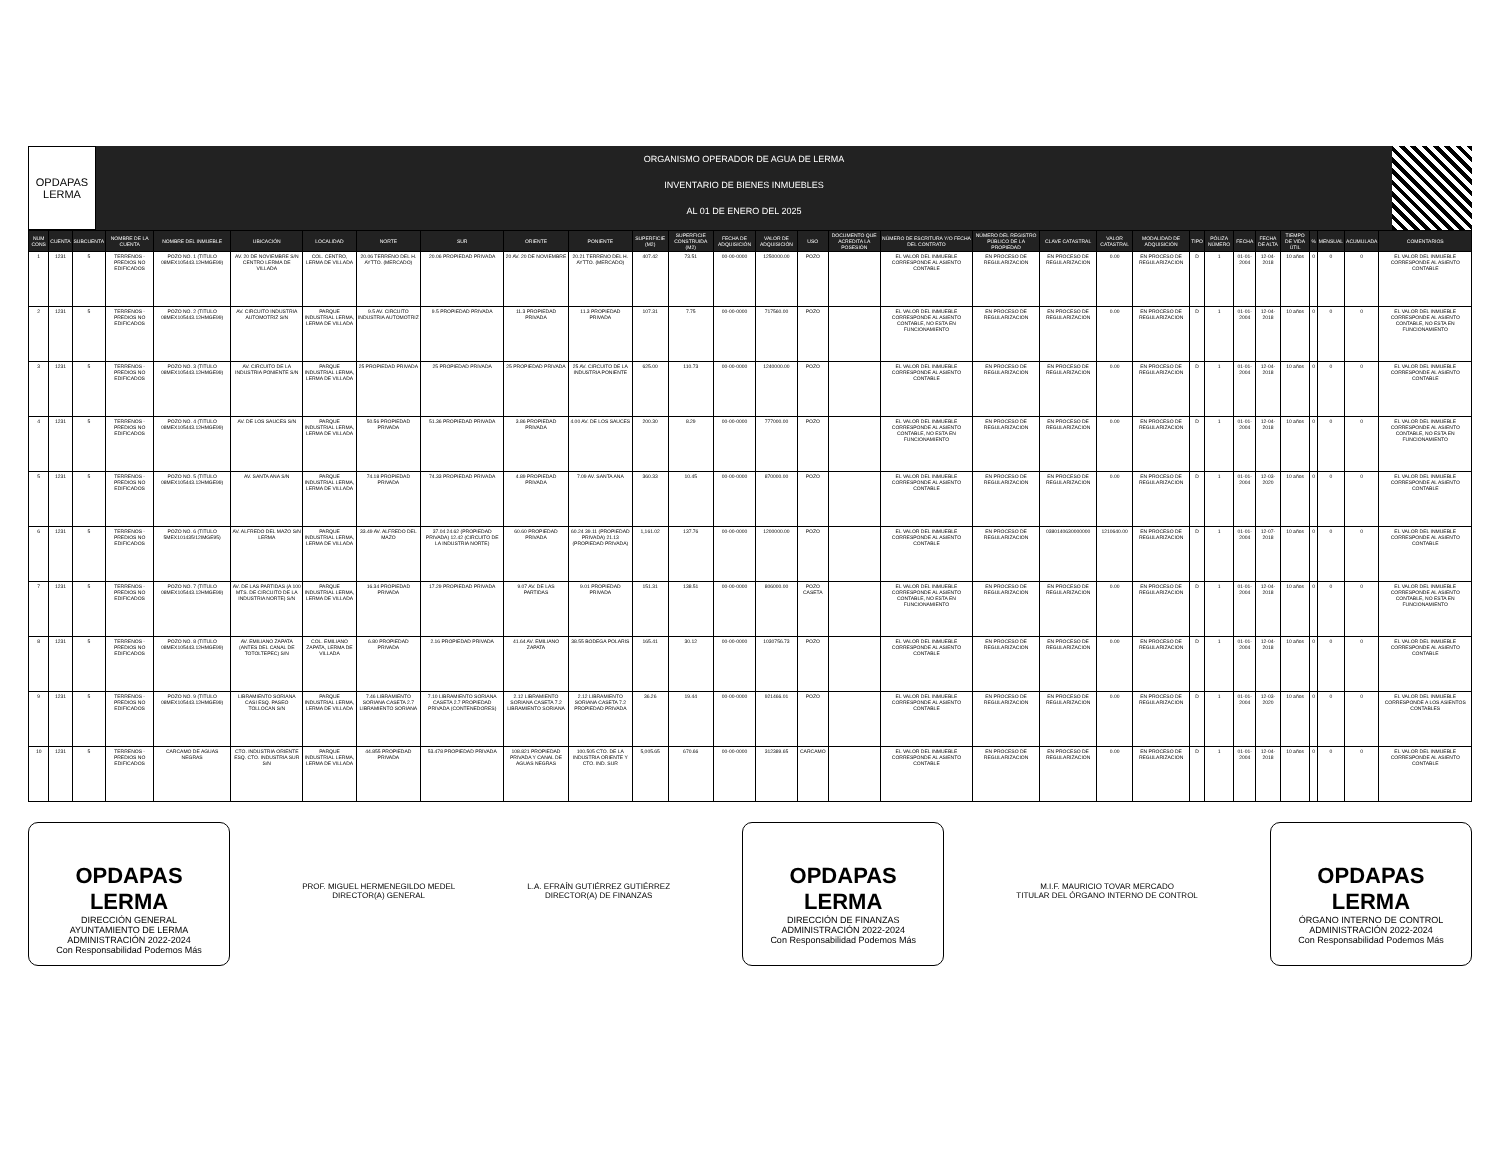OPDAPAS
LERMA
ORGANISMO OPERADOR DE AGUA DE LERMA
INVENTARIO DE BIENES INMUEBLES
AL 01 DE ENERO DEL 2025
| NUM CONS | CUENTA | SUBCUENTA | NOMBRE DE LA CUENTA | NOMBRE DEL INMUEBLE | UBICACIÓN | LOCALIDAD | NORTE | SUR | ORIENTE | PONIENTE | SUPERFICIE (M2) | SUPERFICIE CONSTRUIDA (M2) | FECHA DE ADQUISICIÓN | VALOR DE ADQUISICIÓN | USO | DOCUMENTO QUE ACREDITA LA POSESIÓN | NÚMERO DE ESCRITURA Y/O FECHA DEL CONTRATO | NÚMERO DEL REGISTRO PÚBLICO DE LA PROPIEDAD | CLAVE CATASTRAL | VALOR CATASTRAL | MODALIDAD DE ADQUISICIÓN | TIPO | PÓLIZA NÚMERO | FECHA | FECHA DE ALTA | TIEMPO DE VIDA ÚTIL | % | MENSUAL | ACUMULADA | COMENTARIOS |
| --- | --- | --- | --- | --- | --- | --- | --- | --- | --- | --- | --- | --- | --- | --- | --- | --- | --- | --- | --- | --- | --- | --- | --- | --- | --- | --- | --- | --- | --- | --- |
| 1 | 1231 | 5 | TERRENOS - PREDIOS NO EDIFICADOS | POZO NO. 1 (TITULO 08MEX105443.12HMGE99) | AV. 20 DE NOVIEMBRE S/N CENTRO LERMA DE VILLADA | COL. CENTRO, LERMA DE VILLADA | 20.06 TERRENO DEL H. AYTTO. (MERCADO) | 20.06 PROPIEDAD PRIVADA | 20 AV. 20 DE NOVIEMBRE | 20.21 TERRENO DEL H. AYTTO. (MERCADO) | 407.42 | 73.51 | 00-00-0000 | 1250000.00 | POZO | | EL VALOR DEL INMUEBLE CORRESPONDE AL ASIENTO CONTABLE | EN PROCESO DE REGULARIZACION | EN PROCESO DE REGULARIZACION | 0.00 | EN PROCESO DE REGULARIZACION | D | 1 | 01-01-2004 | 12-04-2018 | 10 años | 0 | 0 | 0 | EL VALOR DEL INMUEBLE CORRESPONDE AL ASIENTO CONTABLE |
| 2 | 1231 | 5 | TERRENOS - PREDIOS NO EDIFICADOS | POZO NO. 2 (TITULO 08MEX105443.12HMGE99) | AV. CIRCUITO INDUSTRIA AUTOMOTRIZ S/N | PARQUE INDUSTRIAL LERMA, LERMA DE VILLADA | 9.5 AV. CIRCUITO INDUSTRIA AUTOMOTRIZ | 9.5 PROPIEDAD PRIVADA | 11.3 PROPIEDAD PRIVADA | 11.3 PROPIEDAD PRIVADA | 107.31 | 7.75 | 00-00-0000 | 717560.00 | POZO | | EL VALOR DEL INMUEBLE CORRESPONDE AL ASIENTO CONTABLE, NO ESTA EN FUNCIONAMIENTO | EN PROCESO DE REGULARIZACION | EN PROCESO DE REGULARIZACION | 0.00 | EN PROCESO DE REGULARIZACION | D | 1 | 01-01-2004 | 12-04-2018 | 10 años | 0 | 0 | 0 | EL VALOR DEL INMUEBLE CORRESPONDE AL ASIENTO CONTABLE, NO ESTA EN FUNCIONAMIENTO |
| 3 | 1231 | 5 | TERRENOS - PREDIOS NO EDIFICADOS | POZO NO. 3 (TITULO 08MEX105443.12HMGE99) | AV. CIRCUITO DE LA INDUSTRIA PONIENTE S/N | PARQUE INDUSTRIAL LERMA, LERMA DE VILLADA | 25 PROPIEDAD PRIVADA | 25 PROPIEDAD PRIVADA | 25 PROPIEDAD PRIVADA | 25 AV. CIRCUITO DE LA INDUSTRIA PONIENTE | 625.00 | 110.73 | 00-00-0000 | 1240000.00 | POZO | | EL VALOR DEL INMUEBLE CORRESPONDE AL ASIENTO CONTABLE | EN PROCESO DE REGULARIZACION | EN PROCESO DE REGULARIZACION | 0.00 | EN PROCESO DE REGULARIZACION | D | 1 | 01-01-2004 | 12-04-2018 | 10 años | 0 | 0 | 0 | EL VALOR DEL INMUEBLE CORRESPONDE AL ASIENTO CONTABLE |
| 4 | 1231 | 5 | TERRENOS - PREDIOS NO EDIFICADOS | POZO NO. 4 (TITULO 08MEX105443.12HMGE99) | AV. DE LOS SAUCES S/N | PARQUE INDUSTRIAL LERMA, LERMA DE VILLADA | 50.56 PROPIEDAD PRIVADA | 51.36 PROPIEDAD PRIVADA | 3.86 PROPIEDAD PRIVADA | 4.00 AV. DE LOS SAUCES | 200.30 | 8.29 | 00-00-0000 | 777000.00 | POZO | | EL VALOR DEL INMUEBLE CORRESPONDE AL ASIENTO CONTABLE, NO ESTA EN FUNCIONAMIENTO | EN PROCESO DE REGULARIZACION | EN PROCESO DE REGULARIZACION | 0.00 | EN PROCESO DE REGULARIZACION | D | 1 | 01-01-2004 | 12-04-2018 | 10 años | 0 | 0 | 0 | EL VALOR DEL INMUEBLE CORRESPONDE AL ASIENTO CONTABLE, NO ESTA EN FUNCIONAMIENTO |
| 5 | 1231 | 5 | TERRENOS - PREDIOS NO EDIFICADOS | POZO NO. 5 (TITULO 08MEX105443.12HMGE99) | AV. SANTA ANA S/N | PARQUE INDUSTRIAL LERMA, LERMA DE VILLADA | 74.18 PROPIEDAD PRIVADA | 74.33 PROPIEDAD PRIVADA | 4.89 PROPIEDAD PRIVADA | 7.09 AV. SANTA ANA | 360.33 | 10.45 | 00-00-0000 | 870000.00 | POZO | | EL VALOR DEL INMUEBLE CORRESPONDE AL ASIENTO CONTABLE | EN PROCESO DE REGULARIZACION | EN PROCESO DE REGULARIZACION | 0.00 | EN PROCESO DE REGULARIZACION | D | 1 | 01-01-2004 | 12-03-2020 | 10 años | 0 | 0 | 0 | EL VALOR DEL INMUEBLE CORRESPONDE AL ASIENTO CONTABLE |
| 6 | 1231 | 5 | TERRENOS - PREDIOS NO EDIFICADOS | POZO NO. 6 (TITULO 5MEX101435/12IMGE95) | AV. ALFREDO DEL MAZO S/N LERMA | PARQUE INDUSTRIAL LERMA, LERMA DE VILLADA | 33.49 AV. ALFREDO DEL MAZO | 37.04 24.62 (PROPIEDAD PRIVADA) 12.42 (CIRCUITO DE LA INDUSTRIA NORTE) | 60.60 PROPIEDAD PRIVADA | 60.24 39.11 (PROPIEDAD PRIVADA) 21.13 (PROPIEDAD PRIVADA) | 1,161.02 | 137.76 | 00-00-0000 | 1200000.00 | POZO | | EL VALOR DEL INMUEBLE CORRESPONDE AL ASIENTO CONTABLE | EN PROCESO DE REGULARIZACION | 0380140630000000 | 1210640.00 | EN PROCESO DE REGULARIZACION | D | 1 | 01-01-2004 | 12-07-2018 | 10 años | 0 | 0 | 0 | EL VALOR DEL INMUEBLE CORRESPONDE AL ASIENTO CONTABLE |
| 7 | 1231 | 5 | TERRENOS - PREDIOS NO EDIFICADOS | POZO NO. 7 (TITULO 08MEX105443.12HMGE99) | AV. DE LAS PARTIDAS (A 100 MTS. DE CIRCUITO DE LA INDUSTRIA NORTE) S/N | PARQUE INDUSTRIAL LERMA, LERMA DE VILLADA | 16.34 PROPIEDAD PRIVADA | 17.29 PROPIEDAD PRIVADA | 9.07 AV. DE LAS PARTIDAS | 9.01 PROPIEDAD PRIVADA | 151.31 | 138.51 | 00-00-0000 | 806000.00 | POZO CASETA | | EL VALOR DEL INMUEBLE CORRESPONDE AL ASIENTO CONTABLE, NO ESTA EN FUNCIONAMIENTO | EN PROCESO DE REGULARIZACION | EN PROCESO DE REGULARIZACION | 0.00 | EN PROCESO DE REGULARIZACION | D | 1 | 01-01-2004 | 12-04-2018 | 10 años | 0 | 0 | 0 | EL VALOR DEL INMUEBLE CORRESPONDE AL ASIENTO CONTABLE, NO ESTA EN FUNCIONAMIENTO |
| 8 | 1231 | 5 | TERRENOS - PREDIOS NO EDIFICADOS | POZO NO. 8 (TITULO 08MEX105443.12HMGE99) | AV. EMILIANO ZAPATA (ANTES DEL CANAL DE TOTOLTEPEC) S/N | COL. EMILIANO ZAPATA, LERMA DE VILLADA | 6.80 PROPIEDAD PRIVADA | 2.16 PROPIEDAD PRIVADA | 41.64 AV. EMILIANO ZAPATA | 38.55 BODEGA POLARIS | 165.41 | 30.12 | 00-00-0000 | 1030756.73 | POZO | | EL VALOR DEL INMUEBLE CORRESPONDE AL ASIENTO CONTABLE | EN PROCESO DE REGULARIZACION | EN PROCESO DE REGULARIZACION | 0.00 | EN PROCESO DE REGULARIZACION | D | 1 | 01-01-2004 | 12-04-2018 | 10 años | 0 | 0 | 0 | EL VALOR DEL INMUEBLE CORRESPONDE AL ASIENTO CONTABLE |
| 9 | 1231 | 5 | TERRENOS - PREDIOS NO EDIFICADOS | POZO NO. 9 (TITULO 08MEX105443.12HMGE99) | LIBRAMIENTO SORIANA CASI ESQ. PASEO TOLLOCAN S/N | PARQUE INDUSTRIAL LERMA, LERMA DE VILLADA | 7.46 LIBRAMIENTO SORIANA CASETA 2.7 LIBRAMIENTO SORIANA | 7.10 LIBRAMIENTO SORIANA CASETA 2.7 PROPIEDAD PRIVADA (CONTENEDORES) | 2.12 LIBRAMIENTO SORIANA CASETA 7.2 LIBRAMIENTO SORIANA | 2.12 LIBRAMIENTO SORIANA CASETA 7.2 PROPIEDAD PRIVADA | 36.26 | 19.44 | 00-00-0000 | 921466.01 | POZO | | EL VALOR DEL INMUEBLE CORRESPONDE AL ASIENTO CONTABLE | EN PROCESO DE REGULARIZACION | EN PROCESO DE REGULARIZACION | 0.00 | EN PROCESO DE REGULARIZACION | D | 1 | 01-01-2004 | 12-03-2020 | 10 años | 0 | 0 | 0 | EL VALOR DEL INMUEBLE CORRESPONDE A LOS ASIENTOS CONTABLES |
| 10 | 1231 | 5 | TERRENOS - PREDIOS NO EDIFICADOS | CARCAMO DE AGUAS NEGRAS | CTO. INDUSTRIA ORIENTE ESQ. CTO. INDUSTRIA SUR S/N | PARQUE INDUSTRIAL LERMA, LERMA DE VILLADA | 44.855 PROPIEDAD PRIVADA | 53.478 PROPIEDAD PRIVADA | 108.821 PROPIEDAD PRIVADA Y CANAL DE AGUAS NEGRAS | 100.505 CTO. DE LA INDUSTRIA ORIENTE Y CTO. IND. SUR | 5,005.65 | 670.66 | 00-00-0000 | 312389.65 | CARCAMO | | EL VALOR DEL INMUEBLE CORRESPONDE AL ASIENTO CONTABLE | EN PROCESO DE REGULARIZACION | EN PROCESO DE REGULARIZACION | 0.00 | EN PROCESO DE REGULARIZACION | D | 1 | 01-01-2004 | 12-04-2018 | 10 años | 0 | 0 | 0 | EL VALOR DEL INMUEBLE CORRESPONDE AL ASIENTO CONTABLE |
OPDAPAS
LERMA
DIRECCIÓN GENERAL
AYUNTAMIENTO DE LERMA
ADMINISTRACIÓN 2022-2024
Con Responsabilidad Podemos Más
PROF. MIGUEL HERMENEGILDO MEDEL
DIRECTOR(A) GENERAL
L.A. EFRAÍN GUTIÉRREZ GUTIÉRREZ
DIRECTOR(A) DE FINANZAS
OPDAPAS
LERMA
DIRECCIÓN DE FINANZAS
ADMINISTRACIÓN 2022-2024
Con Responsabilidad Podemos Más
M.I.F. MAURICIO TOVAR MERCADO
TITULAR DEL ÓRGANO INTERNO DE CONTROL
OPDAPAS
LERMA
ÓRGANO INTERNO DE CONTROL
ADMINISTRACIÓN 2022-2024
Con Responsabilidad Podemos Más